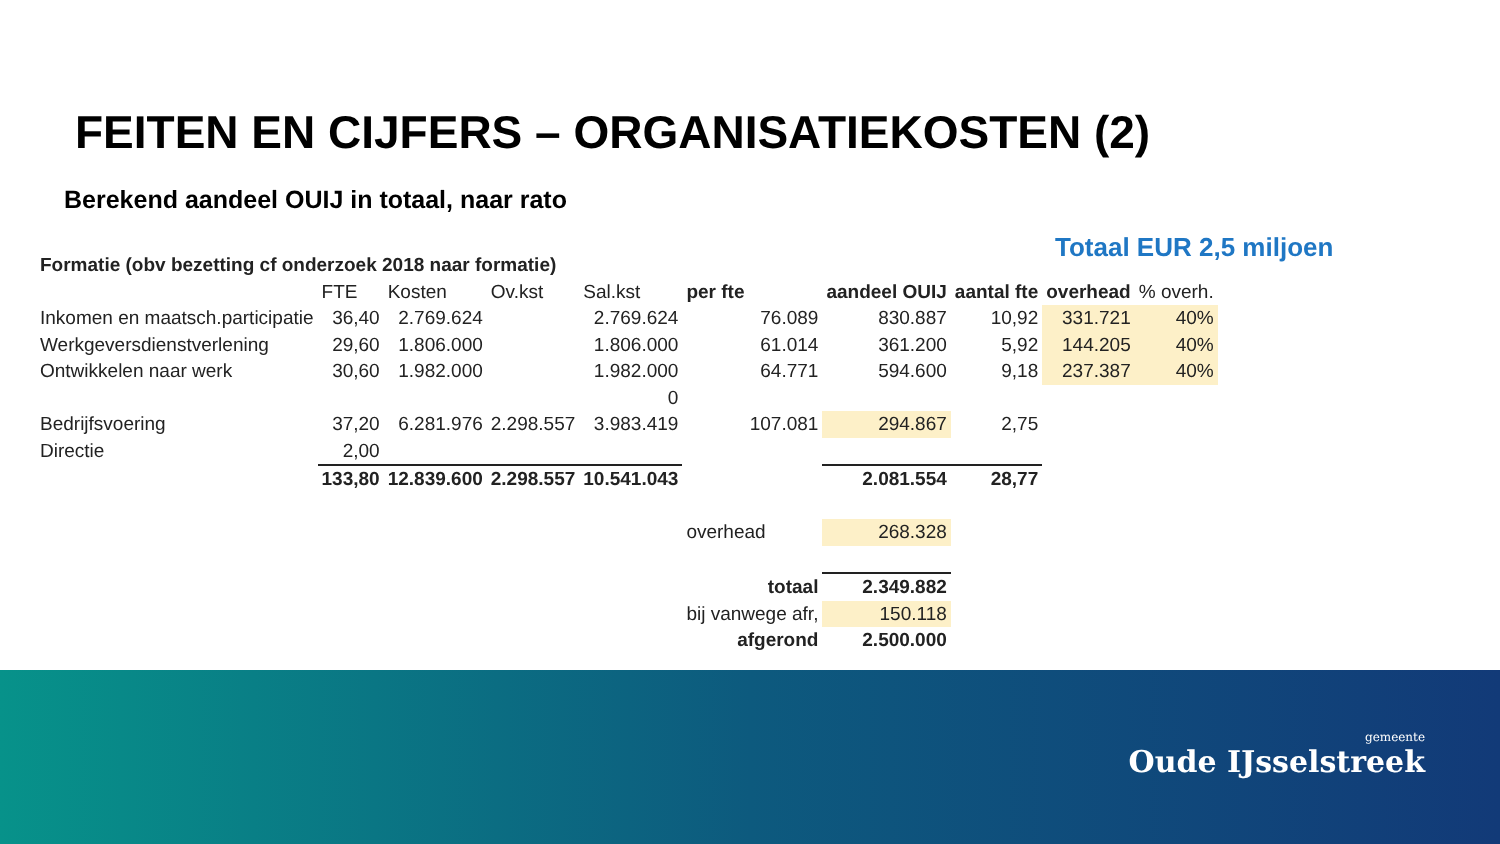FEITEN EN CIJFERS – ORGANISATIEKOSTEN (2)
Berekend aandeel OUIJ in totaal, naar rato
Totaal EUR 2,5 miljoen
| Formatie (obv bezetting cf onderzoek 2018 naar formatie) | | | | | | | | | | |
| | FTE | Kosten | Ov.kst | Sal.kst | per fte | aandeel OUIJ | aantal fte | overhead | % overh. | |
| Inkomen en maatsch.participatie | 36,40 | 2.769.624 | | 2.769.624 | 76.089 | 830.887 | 10,92 | 331.721 | 40% | |
| Werkgeversdienstverlening | 29,60 | 1.806.000 | | 1.806.000 | 61.014 | 361.200 | 5,92 | 144.205 | 40% | |
| Ontwikkelen naar werk | 30,60 | 1.982.000 | | 1.982.000 | 64.771 | 594.600 | 9,18 | 237.387 | 40% | |
| | | | | 0 | | | | | | |
| Bedrijfsvoering | 37,20 | 6.281.976 | 2.298.557 | 3.983.419 | 107.081 | 294.867 | 2,75 | | | |
| Directie | 2,00 | | | | | | | | | |
| | 133,80 | 12.839.600 | 2.298.557 | 10.541.043 | | 2.081.554 | 28,77 | | | |
| | | | | | overhead | 268.328 | | | | |
| | | | | | totaal | 2.349.882 | | | | |
| | | | | | bij vanwege afr, | 150.118 | | | | |
| | | | | | afgerond | 2.500.000 | | | | |
gemeente
Oude IJsselstreek